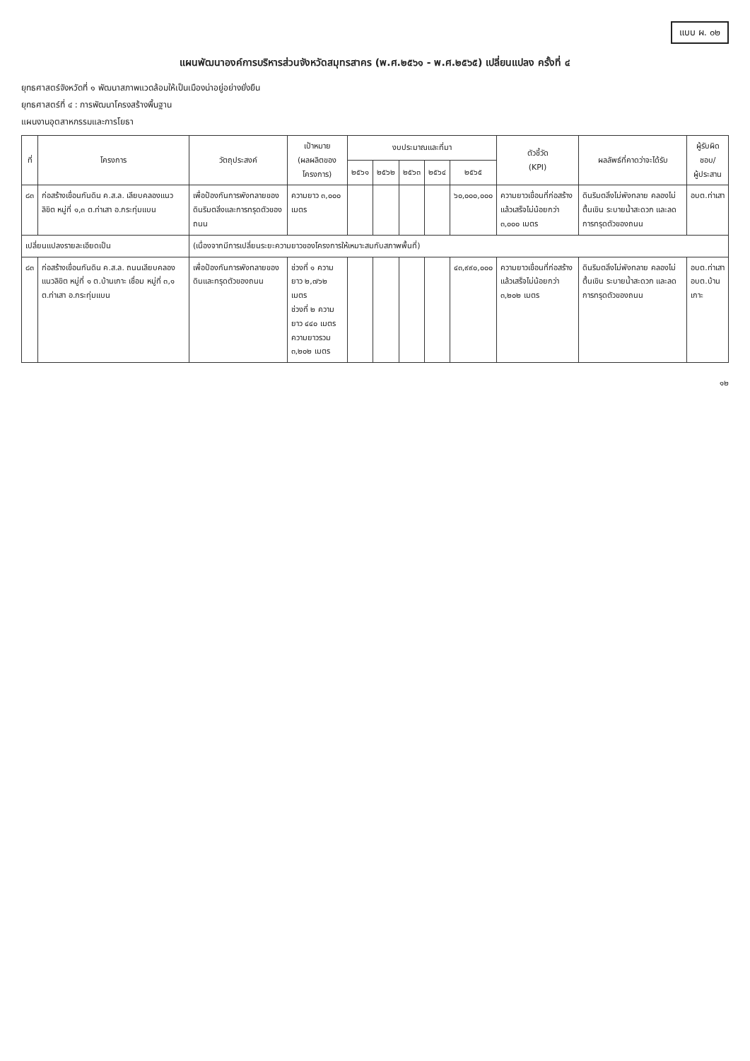แบบ ผ. ๐๒
แผนพัฒนาองค์การบริหารส่วนจังหวัดสมุทรสาคร (พ.ศ.๒๕๖๑ - พ.ศ.๒๕๖๕) เปลี่ยนแปลง ครั้งที่ ๔
ยุทธศาสตร์จังหวัดที่ ๑ พัฒนาสภาพแวดล้อมให้เป็นเมืองน่าอยู่อย่างยั่งยืน
ยุทธศาสตร์ที่ ๔ : การพัฒนาโครงสร้างพื้นฐาน
แผนงานอุตสาหกรรมและการโยธา
| ที่ | โครงการ | วัตถุประสงค์ | เป้าหมาย (ผลผลิตของโครงการ) | งบประมาณและที่มา | | | | | ตัวชี้วัด (KPI) | ผลลัพธ์ที่คาดว่าจะได้รับ | ผู้รับผิดชอบ/ ผู้ประสาน |
| --- | --- | --- | --- | --- | --- | --- | --- | --- | --- | --- | --- |
| | | | | ๒๕๖๑ | ๒๕๖๒ | ๒๕๖๓ | ๒๕๖๔ | ๒๕๖๕ | | | |
| ๘๓ | ก่อสร้างเขื่อนกันดิน ค.ส.ล. เลียบคลองแนวลิขิต หมู่ที่ ๑,๓ ต.ท่าเสา อ.กระทุ่มแบน | เพื่อป้องกันการพังทลายของดินริมตลิ่งและการทรุดตัวของถนน | ความยาว ๓,๐๐๐ เมตร | | | | | ๖๐,๐๐๐,๐๐๐ | ความยาวเขื่อนที่ก่อสร้างแล้วเสร็จไม่น้อยกว่า ๓,๐๐๐ เมตร | ดินริมตลิ่งไม่พังทลาย คลองไม่ตื้นเขิน ระบายน้ำสะดวก และลดการทรุดตัวของถนน | อบต.ท่าเสา |
| เปลี่ยนแปลงรายละเอียดเป็น | | (เนื่องจากมีการเปลี่ยนระยะความยาวของโครงการให้เหมาะสมกับสภาพพื้นที่) | | | | | | | | | |
| ๘๓ | ก่อสร้างเขื่อนกันดิน ค.ส.ล. ถนนเลียบคลองแนวลิขิต หมู่ที่ ๑ ต.บ้านเกาะ เชื่อม หมู่ที่ ๓,๑ ต.ท่าเสา อ.กระทุ่มแบน | เพื่อป้องกันการพังทลายของดินและทรุดตัวของถนน | ช่วงที่ ๑ ความยาว ๒,๗๖๒ เมตร ช่วงที่ ๒ ความยาว ๔๔๐ เมตร ความยาวรวม ๓,๒๐๒ เมตร | | | | | ๔๓,๙๙๐,๐๐๐ | ความยาวเขื่อนที่ก่อสร้างแล้วเสร็จไม่น้อยกว่า ๓,๒๐๒ เมตร | ดินริมตลิ่งไม่พังทลาย คลองไม่ตื้นเขิน ระบายน้ำสะดวก และลดการทรุดตัวของถนน | อบต.ท่าเสา อบต.บ้านเกาะ |
๑๒